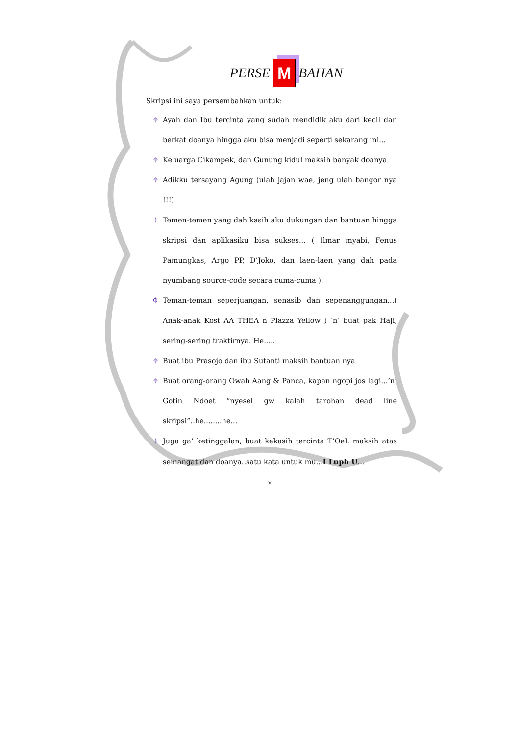PERSE M BAHAN
Skripsi ini saya persembahkan untuk:
⌖ Ayah dan Ibu tercinta yang sudah mendidik aku dari kecil dan berkat doanya hingga aku bisa menjadi seperti sekarang ini...
⌖ Keluarga Cikampek, dan Gunung kidul maksih banyak doanya
⌖ Adikku tersayang Agung (ulah jajan wae, jeng ulah bangor nya !!!)
⌖ Temen-temen yang dah kasih aku dukungan dan bantuan hingga skripsi dan aplikasiku bisa sukses... ( Ilmar myabi, Fenus Pamungkas, Argo PP, D’Joko, dan laen-laen yang dah pada nyumbang source-code secara cuma-cuma ).
⌽ Teman-teman seperjuangan, senasib dan sepenanggungan...( Anak-anak Kost AA THEA n Plazza Yellow ) ‘n’ buat pak Haji, sering-sering traktirnya. He.....
⌖ Buat ibu Prasojo dan ibu Sutanti maksih bantuan nya
⌖ Buat orang-orang Owah Aang & Panca, kapan ngopi jos lagi...’n’ Gotin Ndoet “nyesel gw kalah tarohan dead line skripsi”..he........he...
⌖ Juga ga’ ketinggalan, buat kekasih tercinta T’OeL maksih atas semangat dan doanya..satu kata untuk mu...I Luph U...
v